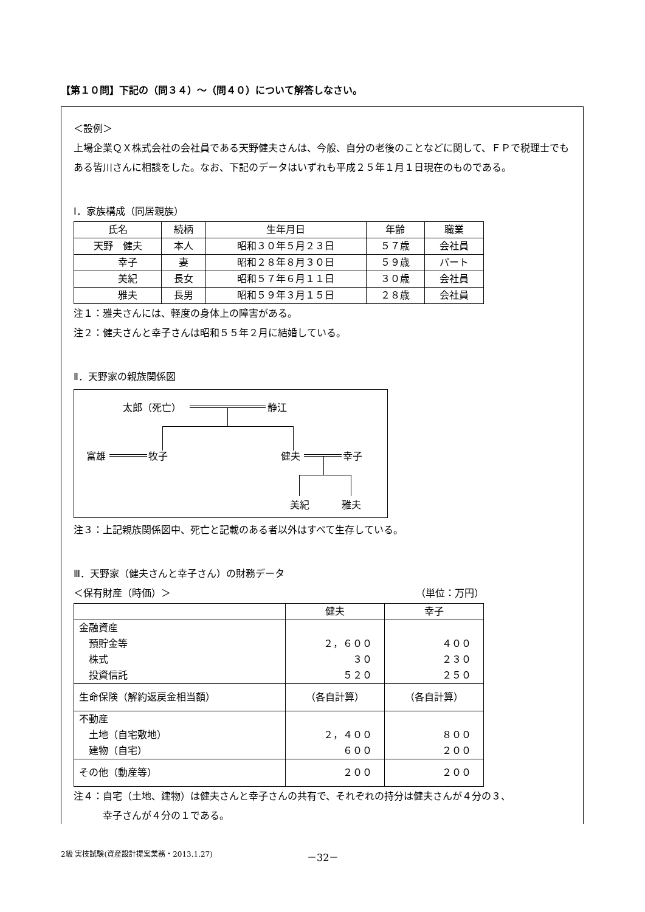【第１０問】下記の（問３４）～（問４０）について解答しなさい。
＜設例＞
上場企業ＱＸ株式会社の会社員である天野健夫さんは、今般、自分の老後のことなどに関して、ＦＰで税理士でもある皆川さんに相談をした。なお、下記のデータはいずれも平成２５年１月１日現在のものである。
Ⅰ．家族構成（同居親族）
| 氏名 | 続柄 | 生年月日 | 年齢 | 職業 |
| --- | --- | --- | --- | --- |
| 天野 健夫 | 本人 | 昭和３０年５月２３日 | ５７歳 | 会社員 |
| 幸子 | 妻 | 昭和２８年８月３０日 | ５９歳 | パート |
| 美紀 | 長女 | 昭和５７年６月１１日 | ３０歳 | 会社員 |
| 雅夫 | 長男 | 昭和５９年３月１５日 | ２８歳 | 会社員 |
注１：雅夫さんには、軽度の身体上の障害がある。
注２：健夫さんと幸子さんは昭和５５年２月に結婚している。
Ⅱ．天野家の親族関係図
太郎（死亡） 静江
富雄 牧子 健夫 幸子
美紀 雅夫
注３：上記親族関係図中、死亡と記載のある者以外はすべて生存している。
Ⅲ．天野家（健夫さんと幸子さん）の財務データ
＜保有財産（時価）＞ （単位：万円）
| | 健夫 | 幸子 |
| --- | --- | --- |
| 金融資産 預貯金等 株式 投資信託 | ２，６００ ３０ ５２０ | ４００ ２３０ ２５０ |
| 生命保険（解約返戻金相当額） | （各自計算） | （各自計算） |
| 不動産 土地（自宅敷地） 建物（自宅） | ２，４００ ６００ | ８００ ２００ |
| その他（動産等） | ２００ | ２００ |
注４：自宅（土地、建物）は健夫さんと幸子さんの共有で、それぞれの持分は健夫さんが４分の３、
　　　幸子さんが４分の１である。
2級 実技試験(資産設計提案業務・2013.1.27)
－32－